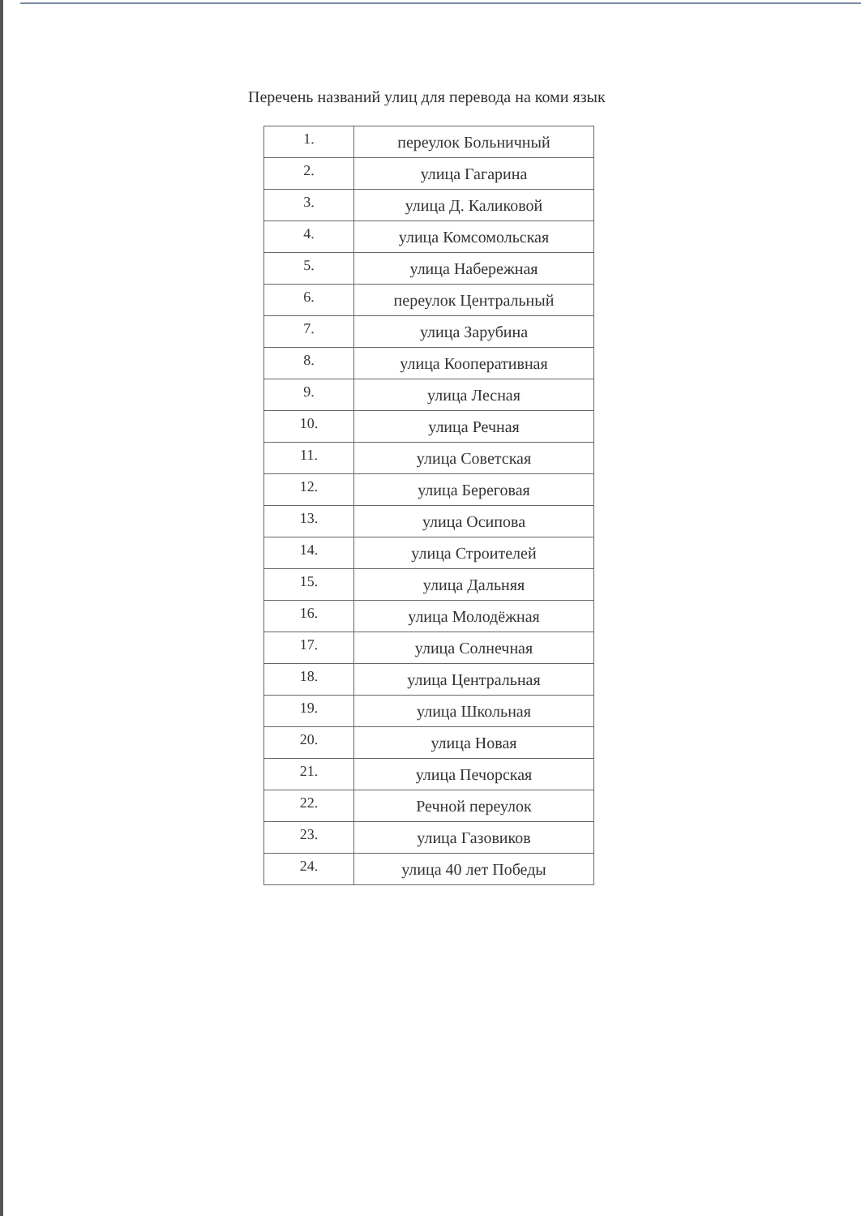Перечень названий улиц для перевода на коми язык
| 1. | переулок Больничный |
| 2. | улица Гагарина |
| 3. | улица Д. Каликовой |
| 4. | улица Комсомольская |
| 5. | улица Набережная |
| 6. | переулок Центральный |
| 7. | улица Зарубина |
| 8. | улица Кооперативная |
| 9. | улица Лесная |
| 10. | улица Речная |
| 11. | улица Советская |
| 12. | улица Береговая |
| 13. | улица Осипова |
| 14. | улица Строителей |
| 15. | улица Дальняя |
| 16. | улица Молодёжная |
| 17. | улица Солнечная |
| 18. | улица Центральная |
| 19. | улица Школьная |
| 20. | улица Новая |
| 21. | улица Печорская |
| 22. | Речной переулок |
| 23. | улица Газовиков |
| 24. | улица 40 лет Победы |